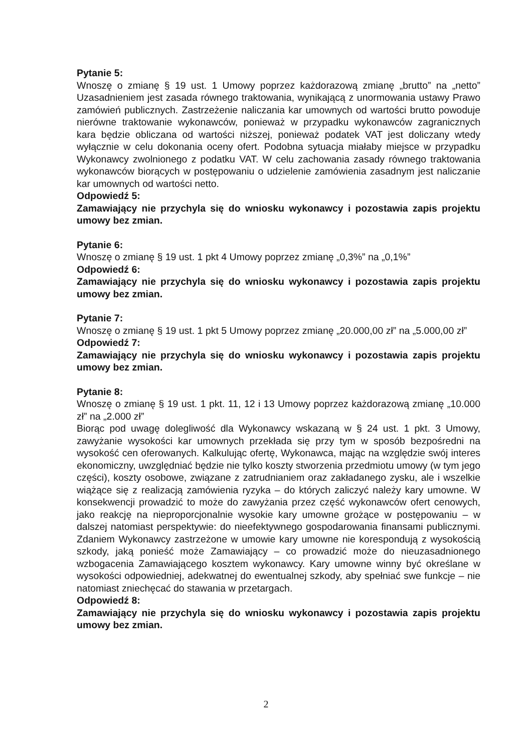Pytanie 5:
Wnoszę o zmianę § 19 ust. 1 Umowy poprzez każdorazową zmianę „brutto” na „netto” Uzasadnieniem jest zasada równego traktowania, wynikającą z unormowania ustawy Prawo zamówień publicznych. Zastrzeżenie naliczania kar umownych od wartości brutto powoduje nierówne traktowanie wykonawców, ponieważ w przypadku wykonawców zagranicznych kara będzie obliczana od wartości niższej, ponieważ podatek VAT jest doliczany wtedy wyłącznie w celu dokonania oceny ofert. Podobna sytuacja miałaby miejsce w przypadku Wykonawcy zwolnionego z podatku VAT. W celu zachowania zasady równego traktowania wykonawców biorących w postępowaniu o udzielenie zamówienia zasadnym jest naliczanie kar umownych od wartości netto.
Odpowiedź 5:
Zamawiający nie przychyla się do wniosku wykonawcy i pozostawia zapis projektu umowy bez zmian.
Pytanie 6:
Wnoszę o zmianę § 19 ust. 1 pkt 4 Umowy poprzez zmianę „0,3%” na „0,1%”
Odpowiedź 6:
Zamawiający nie przychyla się do wniosku wykonawcy i pozostawia zapis projektu umowy bez zmian.
Pytanie 7:
Wnoszę o zmianę § 19 ust. 1 pkt 5 Umowy poprzez zmianę „20.000,00 zł” na „5.000,00 zł”
Odpowiedź 7:
Zamawiający nie przychyla się do wniosku wykonawcy i pozostawia zapis projektu umowy bez zmian.
Pytanie 8:
Wnoszę o zmianę § 19 ust. 1 pkt. 11, 12 i 13 Umowy poprzez każdorazową zmianę „10.000 zł” na „2.000 zł”
Biorąc pod uwagę dolegliwość dla Wykonawcy wskazaną w § 24 ust. 1 pkt. 3 Umowy, zawyżanie wysokości kar umownych przekłada się przy tym w sposób bezpośredni na wysokość cen oferowanych. Kalkulując ofertę, Wykonawca, mając na względzie swój interes ekonomiczny, uwzględniać będzie nie tylko koszty stworzenia przedmiotu umowy (w tym jego części), koszty osobowe, związane z zatrudnianiem oraz zakładanego zysku, ale i wszelkie wiążące się z realizacją zamówienia ryzyka – do których zaliczyć należy kary umowne. W konsekwencji prowadzić to może do zawyżania przez część wykonawców ofert cenowych, jako reakcję na nieproporcjonalnie wysokie kary umowne grożące w postępowaniu – w dalszej natomiast perspektywie: do nieefektywnego gospodarowania finansami publicznymi. Zdaniem Wykonawcy zastrzeżone w umowie kary umowne nie korespondują z wysokością szkody, jaką ponieść może Zamawiający – co prowadzić może do nieuzasadnionego wzbogacenia Zamawiającego kosztem wykonawcy. Kary umowne winny być określane w wysokości odpowiedniej, adekwatnej do ewentualnej szkody, aby spełniać swe funkcje – nie natomiast zniechęcać do stawania w przetargach.
Odpowiedź 8:
Zamawiający nie przychyla się do wniosku wykonawcy i pozostawia zapis projektu umowy bez zmian.
2